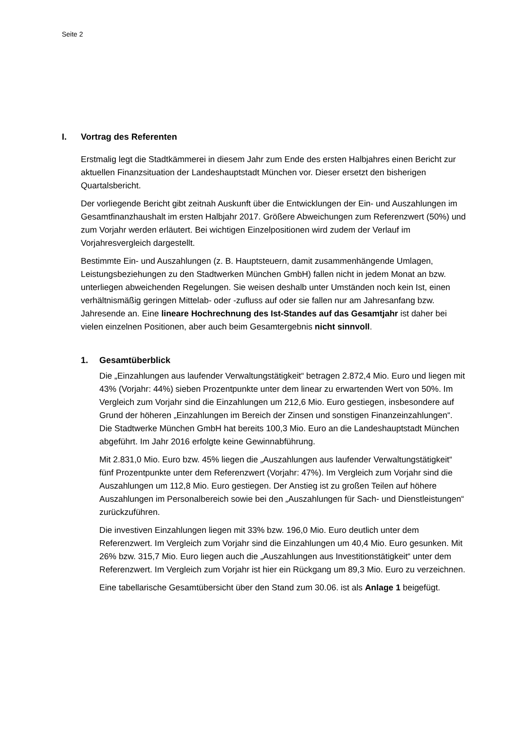Seite 2
I. Vortrag des Referenten
Erstmalig legt die Stadtkämmerei in diesem Jahr zum Ende des ersten Halbjahres einen Bericht zur aktuellen Finanzsituation der Landeshauptstadt München vor. Dieser ersetzt den bisherigen Quartalsbericht.
Der vorliegende Bericht gibt zeitnah Auskunft über die Entwicklungen der Ein- und Auszahlungen im Gesamtfinanzhaushalt im ersten Halbjahr 2017. Größere Abweichungen zum Referenzwert (50%) und zum Vorjahr werden erläutert. Bei wichtigen Einzelpositionen wird zudem der Verlauf im Vorjahresvergleich dargestellt.
Bestimmte Ein- und Auszahlungen (z. B. Hauptsteuern, damit zusammenhängende Umlagen, Leistungsbeziehungen zu den Stadtwerken München GmbH) fallen nicht in jedem Monat an bzw. unterliegen abweichenden Regelungen. Sie weisen deshalb unter Umständen noch kein Ist, einen verhältnismäßig geringen Mittelab- oder -zufluss auf oder sie fallen nur am Jahresanfang bzw. Jahresende an. Eine lineare Hochrechnung des Ist-Standes auf das Gesamtjahr ist daher bei vielen einzelnen Positionen, aber auch beim Gesamtergebnis nicht sinnvoll.
1. Gesamtüberblick
Die „Einzahlungen aus laufender Verwaltungstätigkeit“ betragen 2.872,4 Mio. Euro und liegen mit 43% (Vorjahr: 44%) sieben Prozentpunkte unter dem linear zu erwartenden Wert von 50%. Im Vergleich zum Vorjahr sind die Einzahlungen um 212,6 Mio. Euro gestiegen, insbesondere auf Grund der höheren „Einzahlungen im Bereich der Zinsen und sonstigen Finanzeinzahlungen“. Die Stadtwerke München GmbH hat bereits 100,3 Mio. Euro an die Landeshauptstadt München abgeführt. Im Jahr 2016 erfolgte keine Gewinnabführung.
Mit 2.831,0 Mio. Euro bzw. 45% liegen die „Auszahlungen aus laufender Verwaltungstätigkeit“ fünf Prozentpunkte unter dem Referenzwert (Vorjahr: 47%). Im Vergleich zum Vorjahr sind die Auszahlungen um 112,8 Mio. Euro gestiegen. Der Anstieg ist zu großen Teilen auf höhere Auszahlungen im Personalbereich sowie bei den „Auszahlungen für Sach- und Dienstleistungen“ zurückzuführen.
Die investiven Einzahlungen liegen mit 33% bzw. 196,0 Mio. Euro deutlich unter dem Referenzwert. Im Vergleich zum Vorjahr sind die Einzahlungen um 40,4 Mio. Euro gesunken. Mit 26% bzw. 315,7 Mio. Euro liegen auch die „Auszahlungen aus Investitionstätigkeit“ unter dem Referenzwert. Im Vergleich zum Vorjahr ist hier ein Rückgang um 89,3 Mio. Euro zu verzeichnen.
Eine tabellarische Gesamtübersicht über den Stand zum 30.06. ist als Anlage 1 beigefügt.